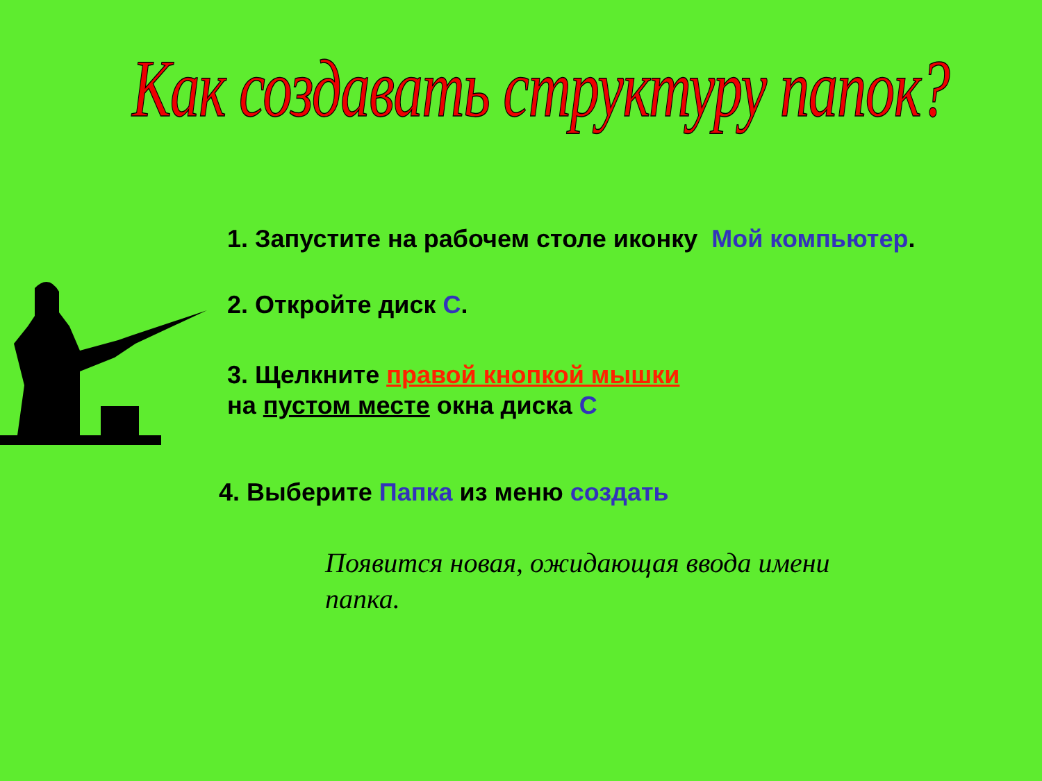Как создавать структуру папок?
1. Запустите на рабочем столе иконку Мой компьютер.
2. Откройте диск С.
3. Щелкните правой кнопкой мышки
на пустом месте окна диска С
4. Выберите Папка из меню создать
Появится новая, ожидающая ввода имени папка.